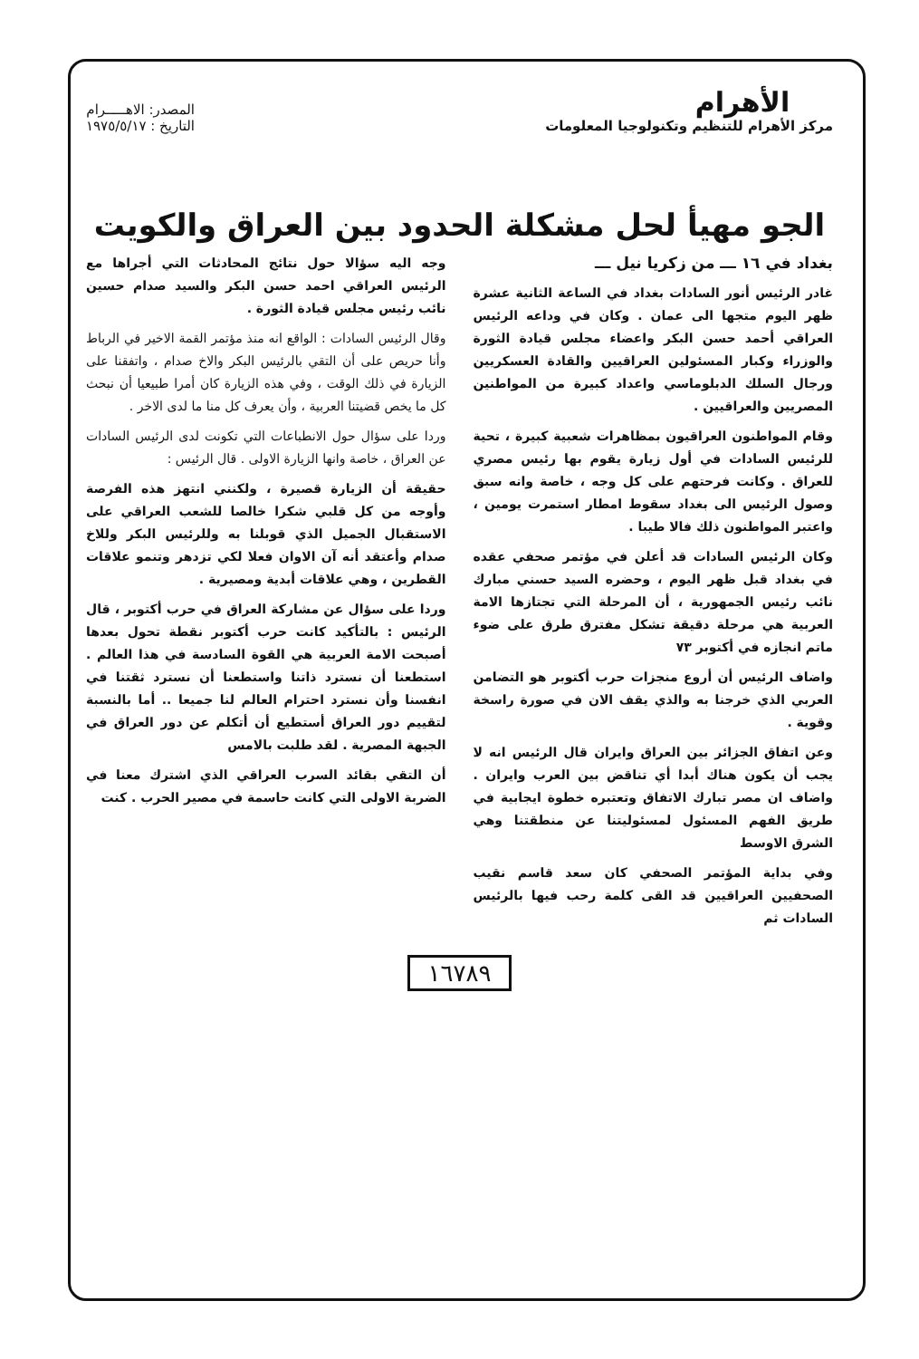الأهرام
مركز الأهرام للتنظيم وتكنولوجيا المعلومات
المصدر: الاهـــــرام
التاريخ : ١٩٧٥/٥/١٧
الجو مهيأ لحل مشكلة الحدود بين العراق والكويت
بغداد في ١٦ ـــ من زكريا نيل ـــ
غادر الرئيس أنور السادات بغداد في الساعة الثانية عشرة ظهر اليوم متجها الى عمان . وكان في وداعه الرئيس العراقي أحمد حسن البكر واعضاء مجلس قيادة الثورة والوزراء وكبار المسئولين العراقيين والقادة العسكريين ورجال السلك الدبلوماسي واعداد كبيرة من المواطنين المصريين والعراقيين .
وقام المواطنون العراقيون بمظاهرات شعبية كبيرة ، تحية للرئيس السادات في أول زيارة يقوم بها رئيس مصري للعراق . وكانت فرحتهم على كل وجه ، خاصة وانه سبق وصول الرئيس الى بغداد سقوط امطار استمرت يومين ، واعتبر المواطنون ذلك فالا طيبا .
وكان الرئيس السادات قد أعلن في مؤتمر صحفي عقده في بغداد قبل ظهر اليوم ، وحضره السيد حسني مبارك نائب رئيس الجمهورية ، أن المرحلة التي تجتازها الامة العربية هي مرحلة دقيقة تشكل مفترق طرق على ضوء ماتم انجازه في أكتوبر ٧٣
واضاف الرئيس أن أروع منجزات حرب أكتوبر هو التضامن العربي الذي خرجنا به والذي يقف الان في صورة راسخة وقوية .
وعن اتفاق الجزائر بين العراق وايران قال الرئيس انه لا يجب أن يكون هناك أبدا أي تناقض بين العرب وايران . واضاف ان مصر تبارك الاتفاق وتعتبره خطوة ايجابية في طريق الفهم المسئول لمسئوليتنا عن منطقتنا وهي الشرق الاوسط
وفي بداية المؤتمر الصحفي كان سعد قاسم نقيب الصحفيين العراقيين قد القى كلمة رحب فيها بالرئيس السادات ثم
وجه اليه سؤالا حول نتائج المحادثات التي أجراها مع الرئيس العراقي احمد حسن البكر والسيد صدام حسين نائب رئيس مجلس قيادة الثورة .
وقال الرئيس السادات : الواقع انه منذ مؤتمر القمة الاخير في الرباط وأنا حريص على أن التقي بالرئيس البكر والاخ صدام ، واتفقنا على الزيارة في ذلك الوقت ، وفي هذه الزيارة كان أمرا طبيعيا أن نبحث كل ما يخص قضيتنا العربية ، وأن يعرف كل منا ما لدى الاخر .
وردا على سؤال حول الانطباعات التي تكونت لدى الرئيس السادات عن العراق ، خاصة وانها الزيارة الاولى . قال الرئيس :
حقيقة أن الزيارة قصيرة ، ولكنني انتهز هذه الفرصة وأوجه من كل قلبي شكرا خالصا للشعب العراقي على الاستقبال الجميل الذي قوبلنا به وللرئيس البكر وللاخ صدام وأعتقد أنه آن الاوان فعلا لكي تزدهر وتنمو علاقات القطرين ، وهي علاقات أبدية ومصيرية .
وردا على سؤال عن مشاركة العراق في حرب أكتوبر ، قال الرئيس : بالتأكيد كانت حرب أكتوبر نقطة تحول بعدها أصبحت الامة العربية هي القوة السادسة في هذا العالم . استطعنا أن نسترد ذاتنا واستطعنا أن نسترد ثقتنا في انفسنا وأن نسترد احترام العالم لنا جميعا .. أما بالنسبة لتقييم دور العراق أستطيع أن أتكلم عن دور العراق في الجبهة المصرية . لقد طلبت بالامس
أن التقي بقائد السرب العراقي الذي اشترك معنا في الضربة الاولى التي كانت حاسمة في مصير الحرب . كنت
١٦٧٨٩